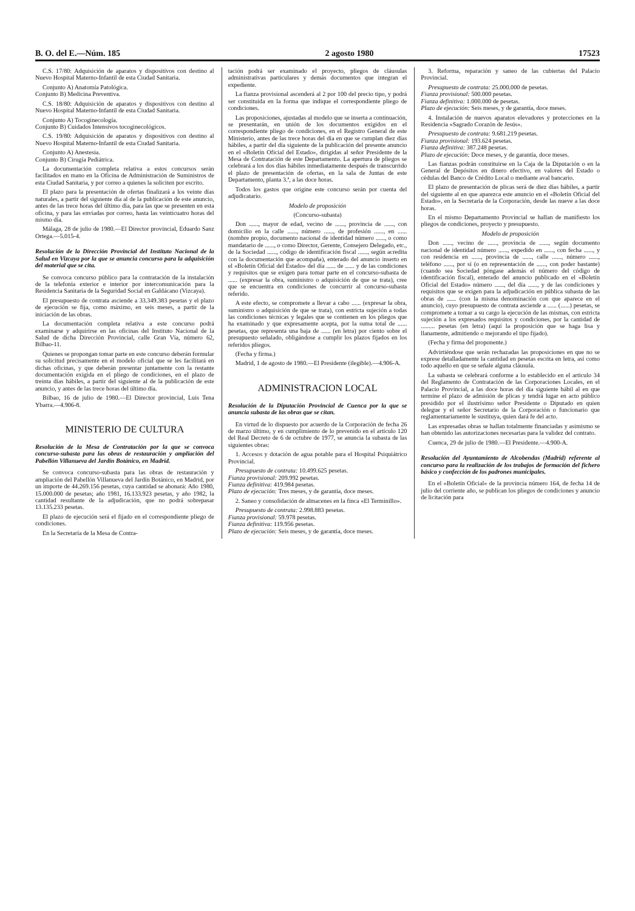B. O. del E.—Núm. 185 2 agosto 1980 17523
C.S. 17/80: Adquisición de aparatos y dispositivos con destino al Nuevo Hospital Materno-Infantil de esta Ciudad Sanitaria.
Conjunto A) Anatomía Patológica.
Conjunto B) Medicina Preventiva.
C.S. 18/80: Adquisición de aparatos y dispositivos con destino al Nuevo Hospital Materno-Infantil de esta Ciudad Sanitaria.
Conjunto A) Tocoginecología.
Conjunto B) Cuidados Intensivos tocoginecológicos.
C.S. 19/80: Adquisición de aparatos y dispositivos con destino al Nuevo Hospital Materno-Infantil de esta Ciudad Sanitaria.
Conjunto A) Anestesia.
Conjunto B) Cirugía Pediátrica.
La documentación completa relativa a estos concursos serán facilitados en mano en la Oficina de Administración de Suministros de esta Ciudad Sanitaria, y por correo a quienes la soliciten por escrito.
El plazo para la presentación de ofertas finalizará a los veinte días naturales, a partir del siguiente día al de la publicación de este anuncio, antes de las trece horas del último día, para las que se presenten en esta oficina, y para las enviadas por correo, hasta las veinticuatro horas del mismo día.
Málaga, 28 de julio de 1980.—El Director provincial, Eduardo Sanz Ortega.—5.015-4.
Resolución de la Dirección Provincial del Instituto Nacional de la Salud en Vizcaya por la que se anuncia concurso para la adquisición del material que se cita.
Se convoca concurso público para la contratación de la instalación de la telefonía exterior e interior por intercomunicación para la Residencia Sanitaria de la Seguridad Social en Galdácano (Vizcaya).
El presupuesto de contrata asciende a 33.349.383 pesetas y el plazo de ejecución se fija, como máximo, en seis meses, a partir de la iniciación de las obras.
La documentación completa relativa a este concurso podrá examinarse y adquirirse en las oficinas del Instituto Nacional de la Salud de dicha Dirección Provincial, calle Gran Vía, número 62, Bilbao-11.
Quienes se propongan tomar parte en este concurso deberán formular su solicitud precisamente en el modelo oficial que se les facilitará en dichas oficinas, y que deberán presentar juntamente con la restante documentación exigida en el pliego de condiciones, en el plazo de treinta días hábiles, a partir del siguiente al de la publicación de este anuncio, y antes de las trece horas del último día.
Bilbao, 16 de julio de 1980.—El Director provincial, Luis Tena Ybarra.—4.906-8.
MINISTERIO DE CULTURA
Resolución de la Mesa de Contratación por la que se convoca concurso-subasta para las obras de restauración y ampliación del Pabellón Villanueva del Jardín Botánico, en Madrid.
Se convoca concurso-subasta para las obras de restauración y ampliación del Pabellón Villanueva del Jardín Botánico, en Madrid, por un importe de 44.269.156 pesetas, cuya cantidad se abonará: Año 1980, 15.000.000 de pesetas; año 1981, 16.133.923 pesetas, y año 1982, la cantidad resultante de la adjudicación, que no podrá sobrepasar 13.135.233 pesetas.
El plazo de ejecución será el fijado en el correspondiente pliego de condiciones.
En la Secretaría de la Mesa de Contra-
tación podrá ser examinado el proyecto, pliegos de cláusulas administrativas particulares y demás documentos que integran el expediente.
La fianza provisional ascenderá al 2 por 100 del precio tipo, y podrá ser constituida en la forma que indique el correspondiente pliego de condiciones.
Las proposiciones, ajustadas al modelo que se inserta a continuación, se presentarán, en unión de los documentos exigidos en el correspondiente pliego de condiciones, en el Registro General de este Ministerio, antes de las trece horas del día en que se cumplan diez días hábiles, a partir del día siguiente de la publicación del presente anuncio en el «Boletín Oficial del Estado», dirigidas al señor Presidente de la Mesa de Contratación de este Departamento. La apertura de pliegos se celebrará a los dos días hábiles inmediatamente después de transcurrido el plazo de presentación de ofertas, en la sala de Juntas de este Departamento, planta 3.ª, a las doce horas.
Todos los gastos que origine este concurso serán por cuenta del adjudicatario.
Modelo de proposición
(Concurso-subasta)
Don ......, mayor de edad, vecino de ......, provincia de ......, con domicilio en la calle ......, número ......, de profesión ......, en ...... (nombre propio, documento nacional de identidad número ......, o como mandatario de ......, o como Director, Gerente, Consejero Delegado, etc., de la Sociedad ......, código de identificación fiscal ......, según acredita con la documentación que acompaña), enterado del anuncio inserto en el «Boletín Oficial del Estado» del día ...... de ...... y de las condiciones y requisitos que se exigen para tomar parte en el concurso-subasta de ...... (expresar la obra, suministro o adquisición de que se trata), cree que se encuentra en condiciones de concurrir al concurso-subasta referido.
A este efecto, se compromete a llevar a cabo ...... (expresar la obra, suministro o adquisición de que se trata), con estricta sujeción a todas las condiciones técnicas y legales que se contienen en los pliegos que ha examinado y que expresamente acepta, por la suma total de ...... pesetas, que representa una baja de ...... (en letra) por ciento sobre el presupuesto señalado, obligándose a cumplir los plazos fijados en los referidos pliegos.
(Fecha y firma.)
Madrid, 1 de agosto de 1980.—El Presidente (ilegible).—4.906-A.
ADMINISTRACION LOCAL
Resolución de la Diputación Provincial de Cuenca por la que se anuncia subasta de las obras que se citan.
En virtud de lo dispuesto por acuerdo de la Corporación de fecha 26 de marzo último, y en cumplimiento de lo prevenido en el artículo 120 del Real Decreto de 6 de octubre de 1977, se anuncia la subasta de las siguientes obras:
1. Accesos y dotación de agua potable para el Hospital Psiquiátrico Provincial.
Presupuesto de contrata: 10.499.625 pesetas.
Fianza provisional: 209.992 pesetas.
Fianza definitiva: 419.984 pesetas.
Plazo de ejecución: Tres meses, y de garantía, doce meses.
2. Saneo y consolidación de almacenes en la finca «El Terminillo».
Presupuesto de contrata: 2.998.883 pesetas.
Fianza provisional: 59.978 pesetas.
Fianza definitiva: 119.956 pesetas.
Plazo de ejecución: Seis meses, y de garantía, doce meses.
3. Reforma, reparación y saneo de las cubiertas del Palacio Provincial.
Presupuesto de contrata: 25.000.000 de pesetas.
Fianza provisional: 500.000 pesetas.
Fianza definitiva: 1.000.000 de pesetas.
Plazo de ejecución: Seis meses, y de garantía, doce meses.
4. Instalación de nuevos aparatos elevadores y protecciones en la Residencia «Sagrado Corazón de Jesús».
Presupuesto de contrata: 9.681.219 pesetas.
Fianza provisional: 193.624 pesetas.
Fianza definitiva: 387.248 pesetas.
Plazo de ejecución: Doce meses, y de garantía, doce meses.
Las fianzas podrán constituirse en la Caja de la Diputación o en la General de Depósitos en dinero efectivo, en valores del Estado o cédulas del Banco de Crédito Local o mediante aval bancario.
El plazo de presentación de plicas será de diez días hábiles, a partir del siguiente al en que aparezca este anuncio en el «Boletín Oficial del Estado», en la Secretaría de la Corporación, desde las nueve a las doce horas.
En el mismo Departamento Provincial se hallan de manifiesto los pliegos de condiciones, proyecto y presupuesto.
Modelo de proposición
Don ......, vecino de ......, provincia de ......, según documento nacional de identidad número ......, expedido en ......, con fecha ......, y con residencia en ......, provincia de ......, calle ......, número ......, teléfono ......, por sí (o en representación de ......, con poder bastante) (cuando sea Sociedad póngase además el número del código de identificación fiscal), enterado del anuncio publicado en el «Boletín Oficial del Estado» número ......, del día ......, y de las condiciones y requisitos que se exigen para la adjudicación en pública subasta de las obras de ...... (con la misma denominación con que aparece en el anuncio), cuyo presupuesto de contrata asciende a ...... (......) pesetas, se compromete a tomar a su cargo la ejecución de las mismas, con estricta sujeción a los expresados requisitos y condiciones, por la cantidad de ......... pesetas (en letra) (aquí la proposición que se haga lisa y llanamente, admitiendo o mejorando el tipo fijado).
(Fecha y firma del proponente.)
Advirtiéndose que serán rechazadas las proposiciones en que no se exprese detalladamente la cantidad en pesetas escrita en letra, así como todo aquello en que se señale alguna cláusula.
La subasta se celebrará conforme a lo establecido en el artículo 34 del Reglamento de Contratación de las Corporaciones Locales, en el Palacio Provincial, a las doce horas del día siguiente hábil al en que termine el plazo de admisión de plicas y tendrá lugar en acto público presidido por el ilustrísimo señor Presidente o Diputado en quien delegue y el señor Secretario de la Corporación o funcionario que reglamentariamente le sustituya, quien dará fe del acto.
Las expresadas obras se hallan totalmente financiadas y asimismo se han obtenido las autorizaciones necesarias para la validez del contrato.
Cuenca, 29 de julio de 1980.—El Presidente.—4.900-A.
Resolución del Ayuntamiento de Alcobendas (Madrid) referente al concurso para la realización de los trabajos de formación del fichero básico y confección de los padrones municipales.
En el «Boletín Oficial» de la provincia número 164, de fecha 14 de julio del corriente año, se publican los pliegos de condiciones y anuncio de licitación para